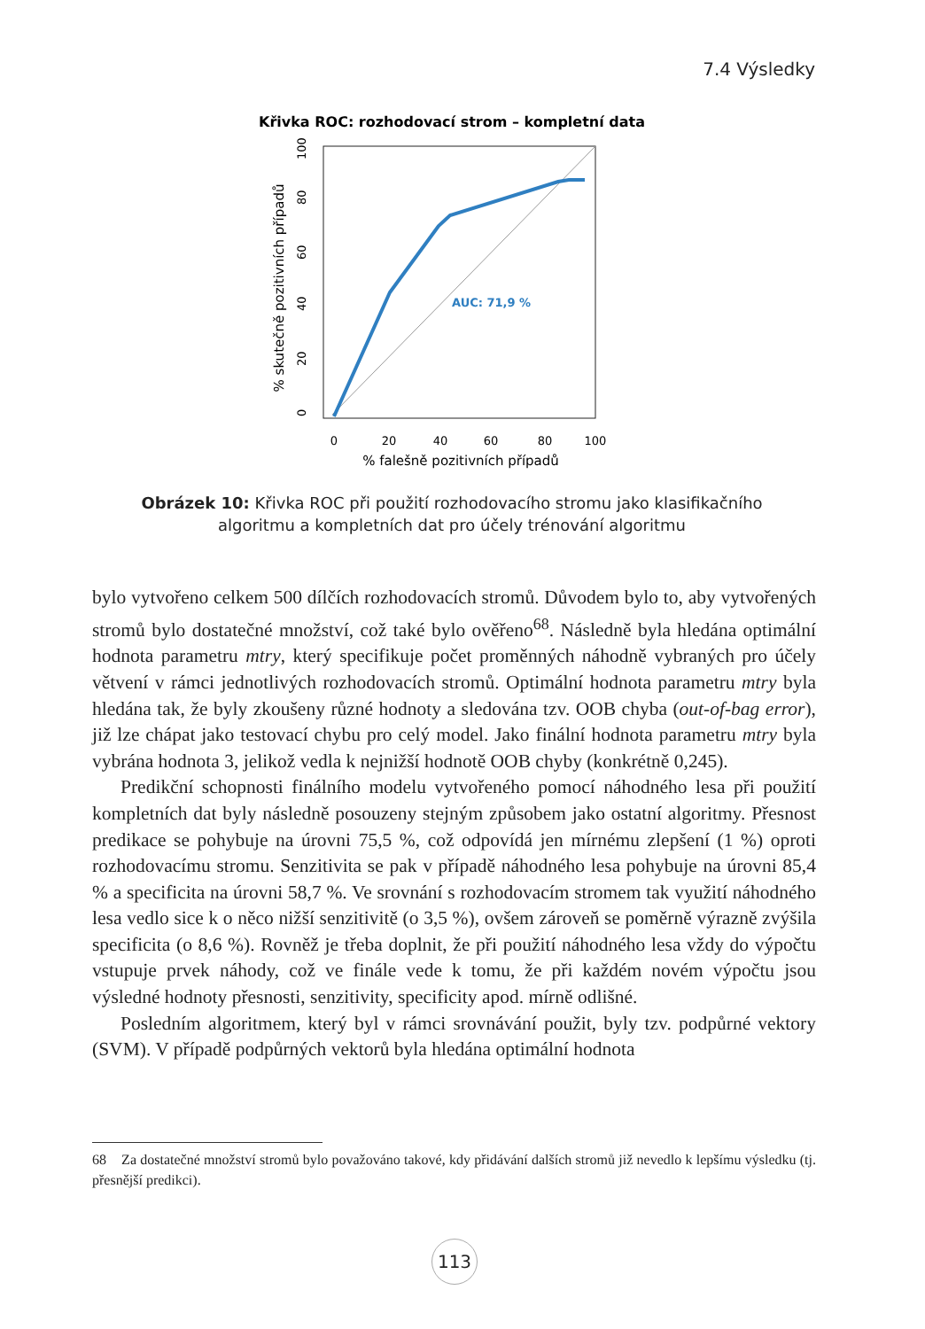7.4 Výsledky
Křivka ROC: rozhodovací strom – kompletní data
AUC: 71,9 %
0
20
40
60
80
100
% falešně pozitivních případů
0
20
40
60
80
100
% skutečně pozitivních případů
Obrázek 10: Křivka ROC při použití rozhodovacího stromu jako klasifikačního algoritmu a kompletních dat pro účely trénování algoritmu
bylo vytvořeno celkem 500 dílčích rozhodovacích stromů. Důvodem bylo to, aby vytvořených stromů bylo dostatečné množství, což také bylo ověřeno<sup>68</sup>. Následně byla hledána optimální hodnota parametru mtry, který specifikuje počet proměnných náhodně vybraných pro účely větvení v rámci jednotlivých rozhodovacích stromů. Optimální hodnota parametru mtry byla hledána tak, že byly zkoušeny různé hodnoty a sledována tzv. OOB chyba (out-of-bag error), již lze chápat jako testovací chybu pro celý model. Jako finální hodnota parametru mtry byla vybrána hodnota 3, jelikož vedla k nejnižší hodnotě OOB chyby (konkrétně 0,245).
Predikční schopnosti finálního modelu vytvořeného pomocí náhodného lesa při použití kompletních dat byly následně posouzeny stejným způsobem jako ostatní algoritmy. Přesnost predikace se pohybuje na úrovni 75,5 %, což odpovídá jen mírnému zlepšení (1 %) oproti rozhodovacímu stromu. Senzitivita se pak v případě náhodného lesa pohybuje na úrovni 85,4 % a specificita na úrovni 58,7 %. Ve srovnání s rozhodovacím stromem tak využití náhodného lesa vedlo sice k o něco nižší senzitivitě (o 3,5 %), ovšem zároveň se poměrně výrazně zvýšila specificita (o 8,6 %). Rovněž je třeba doplnit, že při použití náhodného lesa vždy do výpočtu vstupuje prvek náhody, což ve finále vede k tomu, že při každém novém výpočtu jsou výsledné hodnoty přesnosti, senzitivity, specificity apod. mírně odlišné.
Posledním algoritmem, který byl v rámci srovnávání použit, byly tzv. podpůrné vektory (SVM). V případě podpůrných vektorů byla hledána optimální hodnota
68 Za dostatečné množství stromů bylo považováno takové, kdy přidávání dalších stromů již nevedlo k lepšímu výsledku (tj. přesnější predikci).
113